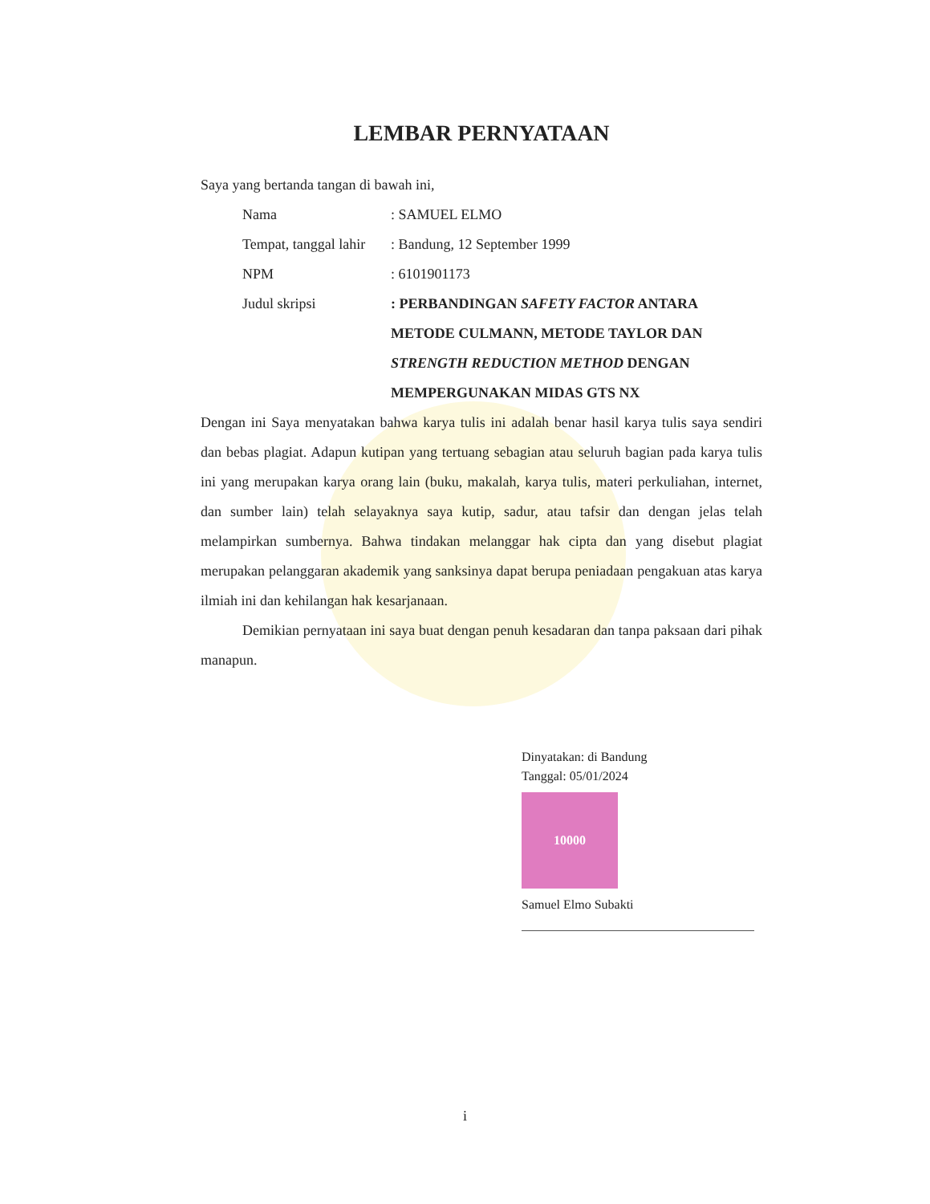LEMBAR PERNYATAAN
Saya yang bertanda tangan di bawah ini,
Nama : SAMUEL ELMO
Tempat, tanggal lahir
: Bandung, 12 September 1999
NPM : 6101901173
Judul skripsi : PERBANDINGAN SAFETY FACTOR ANTARA METODE CULMANN, METODE TAYLOR DAN STRENGTH REDUCTION METHOD DENGAN MEMPERGUNAKAN MIDAS GTS NX
Dengan ini Saya menyatakan bahwa karya tulis ini adalah benar hasil karya tulis saya sendiri dan bebas plagiat. Adapun kutipan yang tertuang sebagian atau seluruh bagian pada karya tulis ini yang merupakan karya orang lain (buku, makalah, karya tulis, materi perkuliahan, internet, dan sumber lain) telah selayaknya saya kutip, sadur, atau tafsir dan dengan jelas telah melampirkan sumbernya. Bahwa tindakan melanggar hak cipta dan yang disebut plagiat merupakan pelanggaran akademik yang sanksinya dapat berupa peniadaan pengakuan atas karya ilmiah ini dan kehilangan hak kesarjanaan.
Demikian pernyataan ini saya buat dengan penuh kesadaran dan tanpa paksaan dari pihak manapun.
Dinyatakan: di Bandung
Tanggal: 05/01/2024
10000
Samuel Elmo Subakti
i